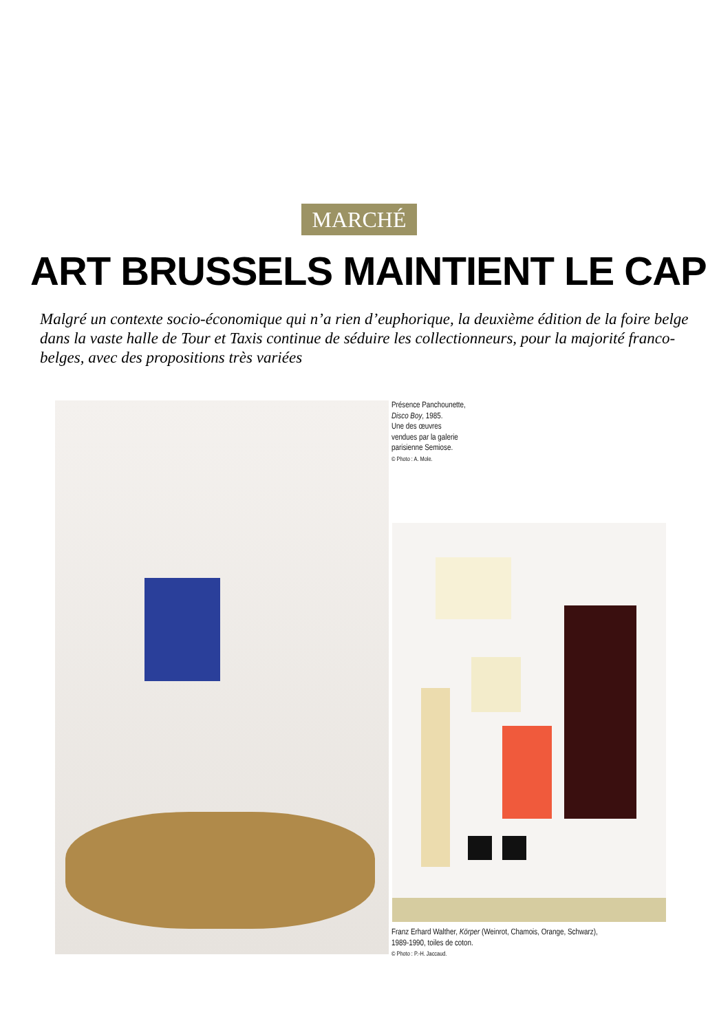MARCHÉ
ART BRUSSELS MAINTIENT LE CAP
Malgré un contexte socio-économique qui n’a rien d’euphorique, la deuxième édition de la foire belge dans la vaste halle de Tour et Taxis continue de séduire les collectionneurs, pour la majorité franco-belges, avec des propositions très variées
Présence Panchounette,
Disco Boy, 1985.
Une des œuvres
vendues par la galerie
parisienne Semiose.
© Photo : A. Mole.
Franz Erhard Walther, Körper (Weinrot, Chamois, Orange, Schwarz),
1989-1990, toiles de coton.
© Photo : P.-H. Jaccaud.